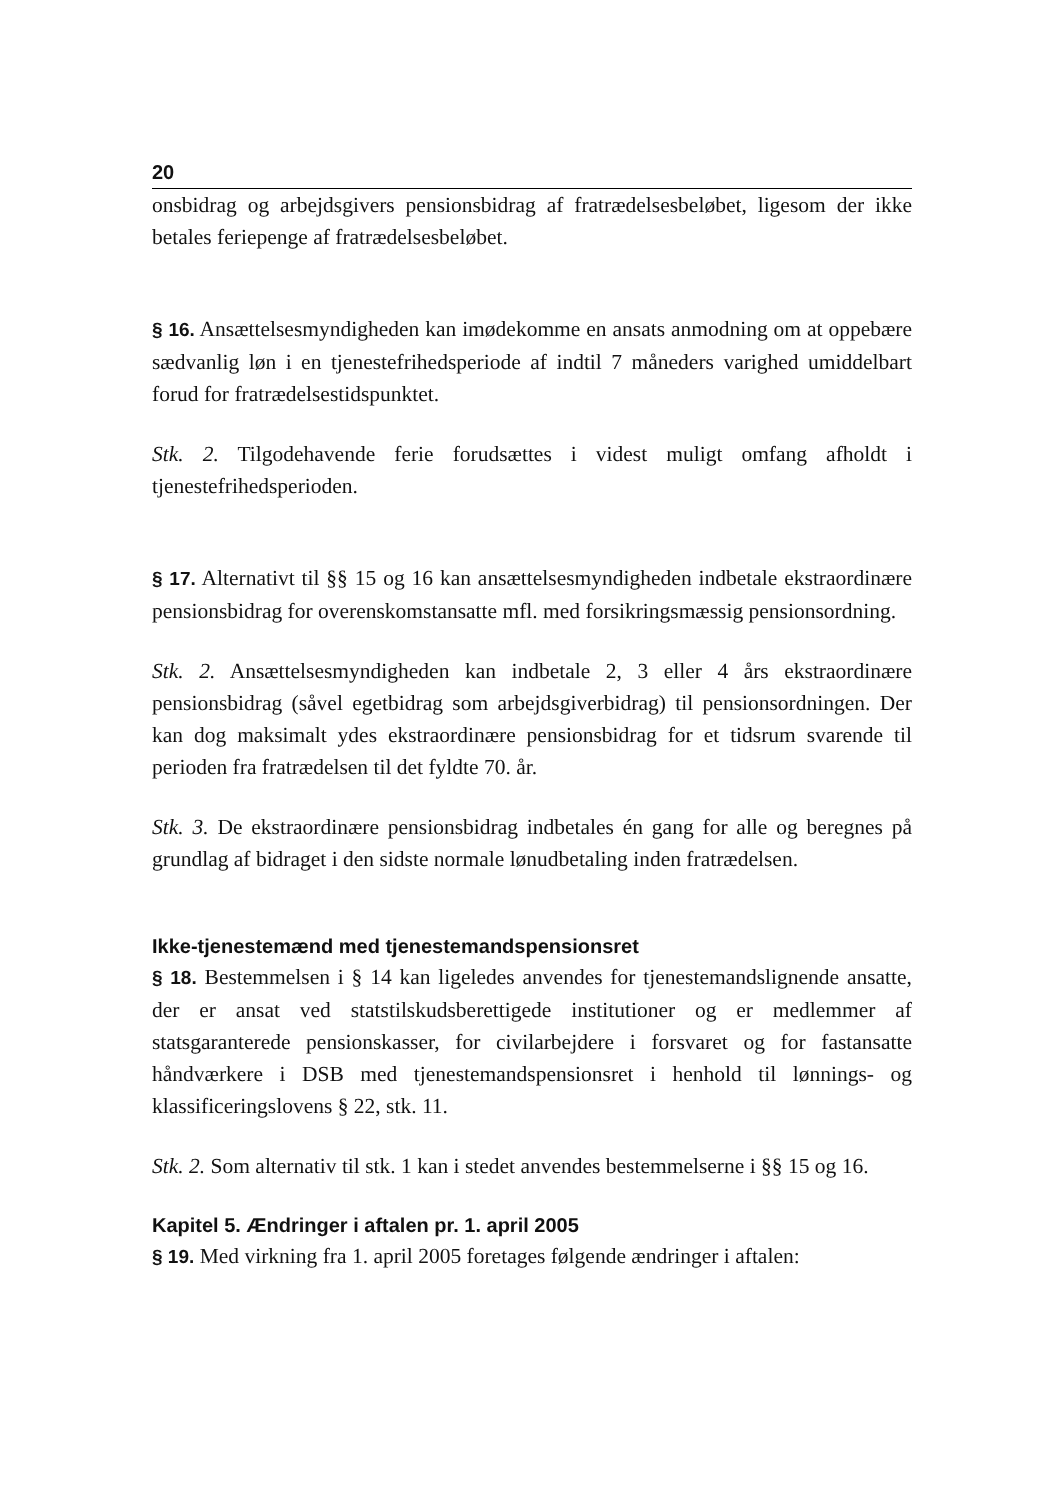20
onsbidrag og arbejdsgivers pensionsbidrag af fratrædelsesbeløbet, ligesom der ikke betales feriepenge af fratrædelsesbeløbet.
§ 16. Ansættelsesmyndigheden kan imødekomme en ansats anmodning om at oppebære sædvanlig løn i en tjenestefrihedsperiode af indtil 7 måneders varighed umiddelbart forud for fratrædelsestidspunktet.
Stk. 2. Tilgodehavende ferie forudsættes i videst muligt omfang afholdt i tjenestefrihedsperioden.
§ 17. Alternativt til §§ 15 og 16 kan ansættelsesmyndigheden indbetale ekstraordinære pensionsbidrag for overenskomstansatte mfl. med forsikringsmæssig pensionsordning.
Stk. 2. Ansættelsesmyndigheden kan indbetale 2, 3 eller 4 års ekstraordinære pensionsbidrag (såvel egetbidrag som arbejdsgiverbidrag) til pensionsordningen. Der kan dog maksimalt ydes ekstraordinære pensionsbidrag for et tidsrum svarende til perioden fra fratrædelsen til det fyldte 70. år.
Stk. 3. De ekstraordinære pensionsbidrag indbetales én gang for alle og beregnes på grundlag af bidraget i den sidste normale lønudbetaling inden fratrædelsen.
Ikke-tjenestemænd med tjenestemandspensionsret
§ 18. Bestemmelsen i § 14 kan ligeledes anvendes for tjenestemandslignende ansatte, der er ansat ved statstilskudsberettigede institutioner og er medlemmer af statsgaranterede pensionskasser, for civilarbejdere i forsvaret og for fastansatte håndværkere i DSB med tjenestemandspensionsret i henhold til lønnings- og klassificeringslovens § 22, stk. 11.
Stk. 2. Som alternativ til stk. 1 kan i stedet anvendes bestemmelserne i §§ 15 og 16.
Kapitel 5. Ændringer i aftalen pr. 1. april 2005
§ 19. Med virkning fra 1. april 2005 foretages følgende ændringer i aftalen: